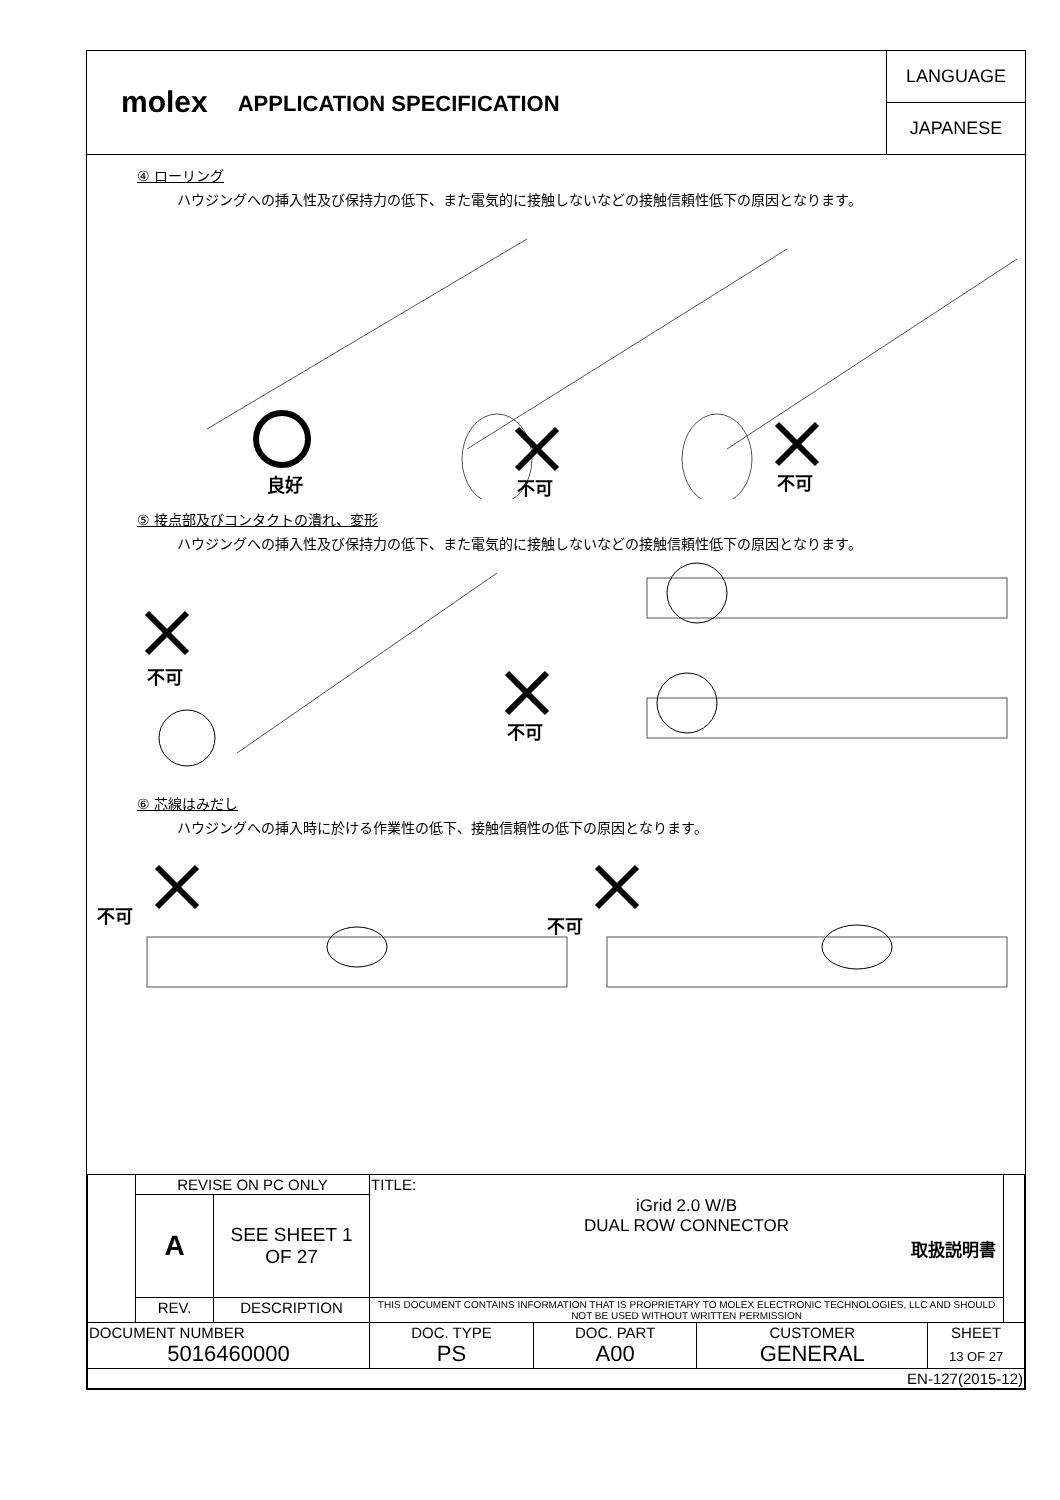molex
APPLICATION SPECIFICATION
LANGUAGE
JAPANESE
④ ローリング
ハウジングへの挿入性及び保持力の低下、また電気的に接触しないなどの接触信頼性低下の原因となります。
良好 不可 不可
⑤ 接点部及びコンタクトの潰れ、変形
ハウジングへの挿入性及び保持力の低下、また電気的に接触しないなどの接触信頼性低下の原因となります。
不可
不可
⑥ 芯線はみだし
ハウジングへの挿入時に於ける作業性の低下、接触信頼性の低下の原因となります。
不可 不可
| | REVISE ON PC ONLY | | TITLE: | | | | |
| | A | SEE SHEET 1 OF 27 | iGrid 2.0 W/B DUAL ROW CONNECTOR 取扱説明書 | | | | |
| | REV. | DESCRIPTION | THIS DOCUMENT CONTAINS INFORMATION THAT IS PROPRIETARY TO MOLEX ELECTRONIC TECHNOLOGIES, LLC AND SHOULD NOT BE USED WITHOUT WRITTEN PERMISSION | | | | |
| DOCUMENT NUMBER 5016460000 | | | DOC. TYPE PS | DOC. PART A00 | CUSTOMER GENERAL | SHEET 13 OF 27 | |
| EN-127(2015-12) | | | | | | | |